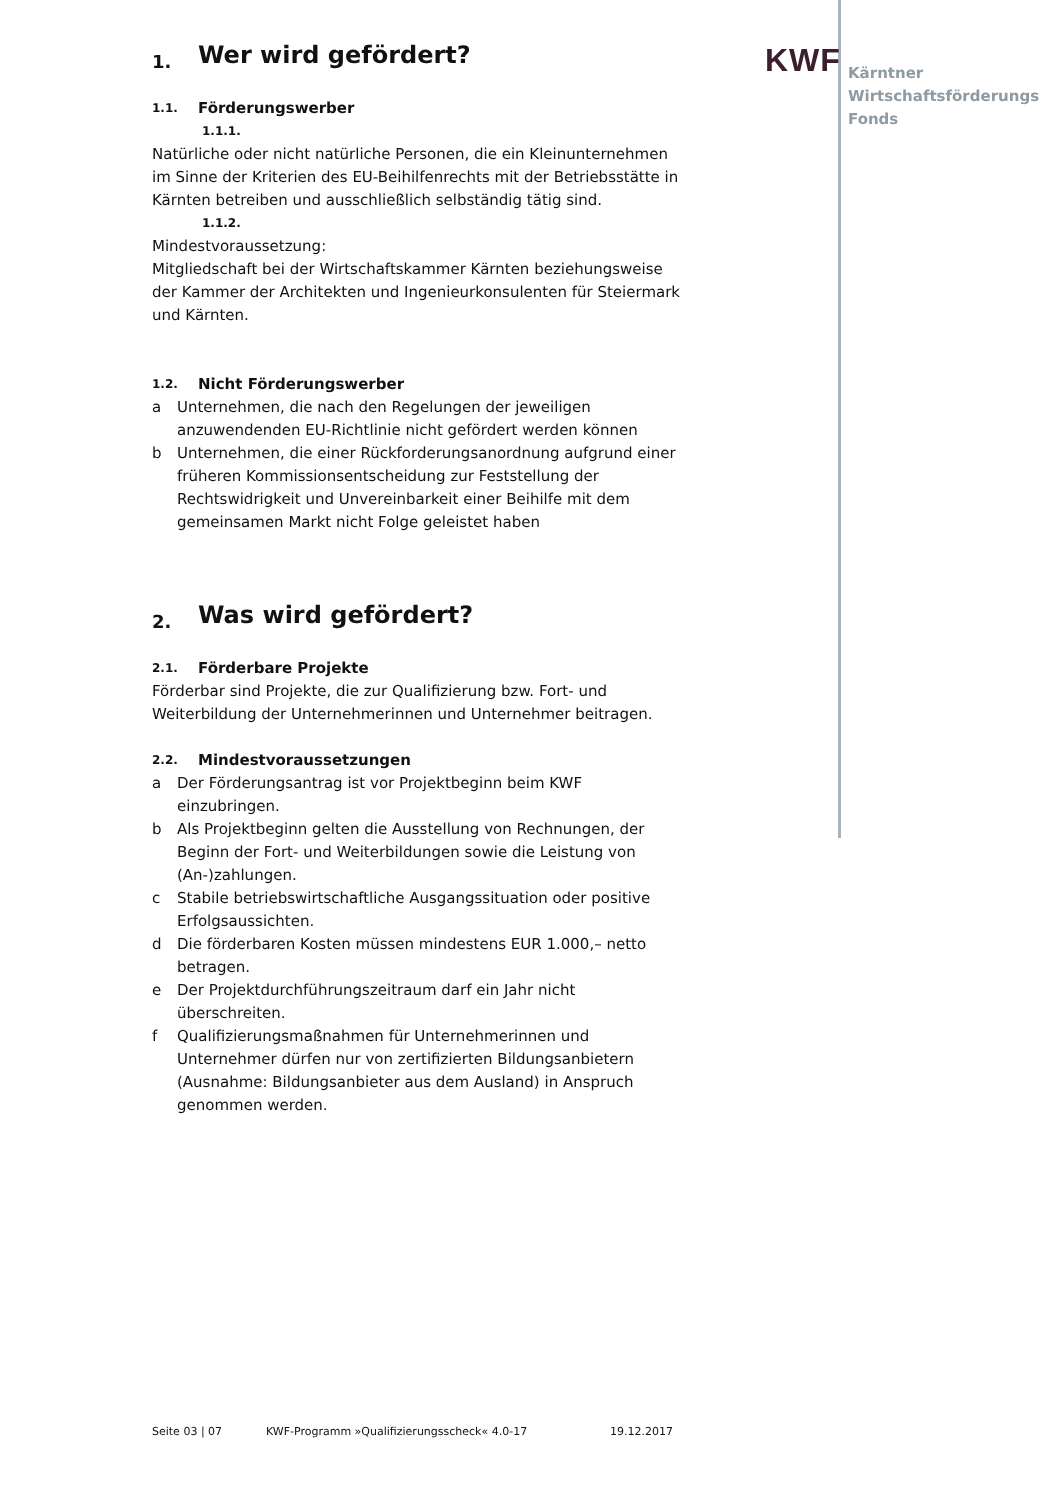KWF
Kärntner
Wirtschaftsförderungs
Fonds
1. Wer wird gefördert?
1.1. Förderungswerber
1.1.1.
Natürliche oder nicht natürliche Personen, die ein Kleinunternehmen im Sinne der Kriterien des EU-Beihilfenrechts mit der Betriebsstätte in Kärnten betreiben und ausschließlich selbständig tätig sind.
1.1.2.
Mindestvoraussetzung:
Mitgliedschaft bei der Wirtschaftskammer Kärnten beziehungsweise der Kammer der Architekten und Ingenieurkonsulenten für Steiermark und Kärnten.
1.2. Nicht Förderungswerber
a Unternehmen, die nach den Regelungen der jeweiligen anzuwendenden EU-Richtlinie nicht gefördert werden können
b Unternehmen, die einer Rückforderungsanordnung aufgrund einer früheren Kommissionsentscheidung zur Feststellung der Rechtswidrigkeit und Unvereinbarkeit einer Beihilfe mit dem gemeinsamen Markt nicht Folge geleistet haben
2. Was wird gefördert?
2.1. Förderbare Projekte
Förderbar sind Projekte, die zur Qualifizierung bzw. Fort- und Weiterbildung der Unternehmerinnen und Unternehmer beitragen.
2.2. Mindestvoraussetzungen
a Der Förderungsantrag ist vor Projektbeginn beim KWF einzubringen.
b Als Projektbeginn gelten die Ausstellung von Rechnungen, der Beginn der Fort- und Weiterbildungen sowie die Leistung von (An-)zahlungen.
c Stabile betriebswirtschaftliche Ausgangssituation oder positive Erfolgsaussichten.
d Die förderbaren Kosten müssen mindestens EUR 1.000,– netto betragen.
e Der Projektdurchführungszeitraum darf ein Jahr nicht überschreiten.
f Qualifizierungsmaßnahmen für Unternehmerinnen und Unternehmer dürfen nur von zertifizierten Bildungsanbietern (Ausnahme: Bildungsanbieter aus dem Ausland) in Anspruch genommen werden.
Seite 03 | 07 KWF-Programm »Qualifizierungsscheck« 4.0-17 19.12.2017